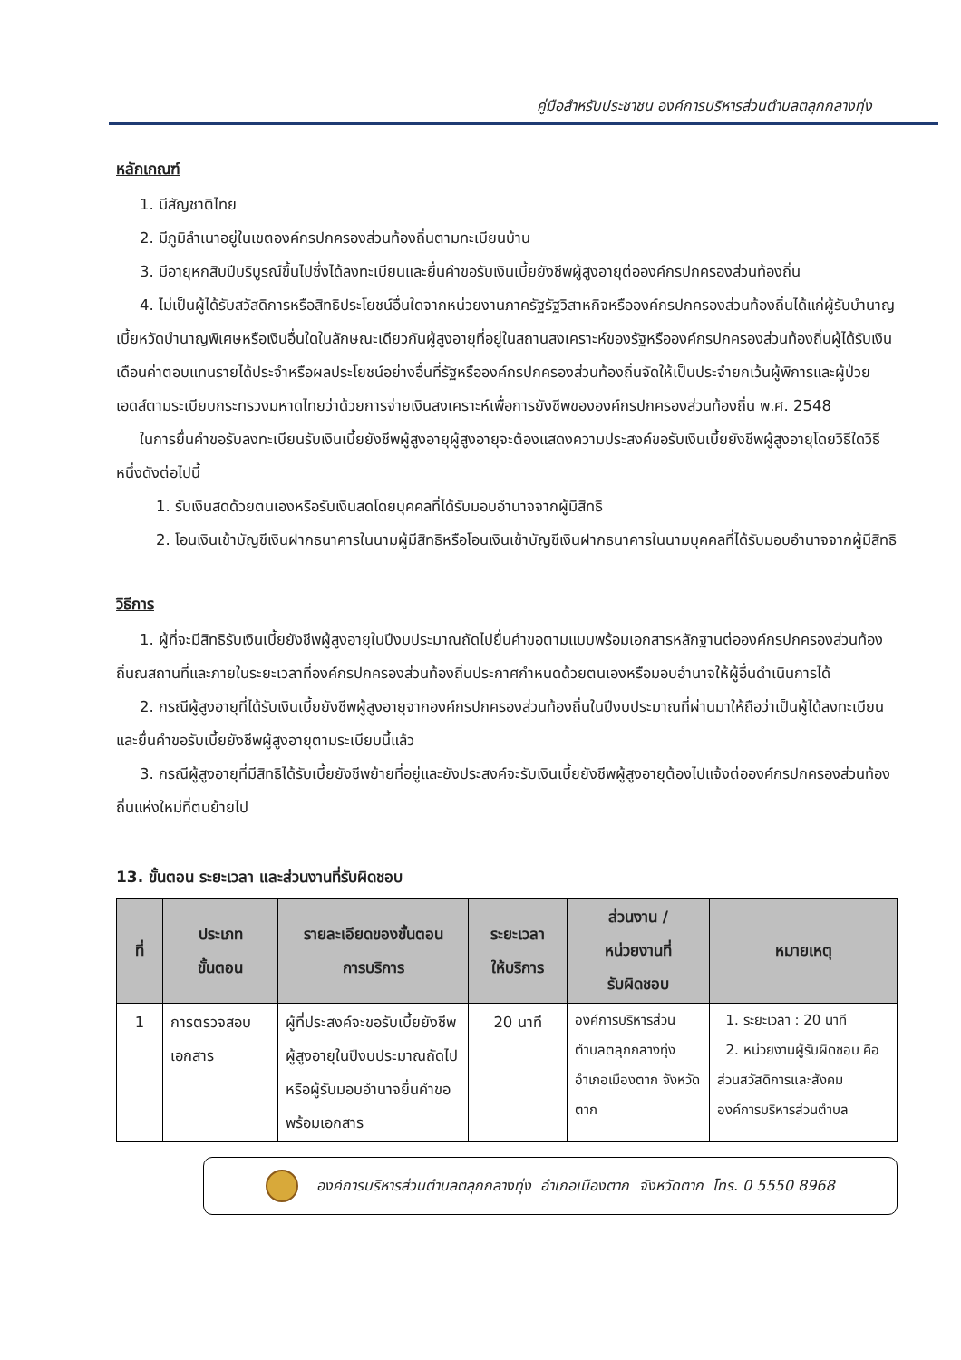คู่มือสำหรับประชาชน องค์การบริหารส่วนตำบลตลุกกลางทุ่ง
หลักเกณฑ์
1. มีสัญชาติไทย
2. มีภูมิลำเนาอยู่ในเขตองค์กรปกครองส่วนท้องถิ่นตามทะเบียนบ้าน
3. มีอายุหกสิบปีบริบูรณ์ขึ้นไปซึ่งได้ลงทะเบียนและยื่นคำขอรับเงินเบี้ยยังชีพผู้สูงอายุต่อองค์กรปกครองส่วนท้องถิ่น
4. ไม่เป็นผู้ได้รับสวัสดิการหรือสิทธิประโยชน์อื่นใดจากหน่วยงานภาครัฐรัฐวิสาหกิจหรือองค์กรปกครองส่วนท้องถิ่นได้แก่ผู้รับบำนาญเบี้ยหวัดบำนาญพิเศษหรือเงินอื่นใดในลักษณะเดียวกันผู้สูงอายุที่อยู่ในสถานสงเคราะห์ของรัฐหรือองค์กรปกครองส่วนท้องถิ่นผู้ได้รับเงินเดือนค่าตอบแทนรายได้ประจำหรือผลประโยชน์อย่างอื่นที่รัฐหรือองค์กรปกครองส่วนท้องถิ่นจัดให้เป็นประจำยกเว้นผู้พิการและผู้ป่วยเอดส์ตามระเบียบกระทรวงมหาดไทยว่าด้วยการจ่ายเงินสงเคราะห์เพื่อการยังชีพขององค์กรปกครองส่วนท้องถิ่น พ.ศ. 2548
ในการยื่นคำขอรับลงทะเบียนรับเงินเบี้ยยังชีพผู้สูงอายุผู้สูงอายุจะต้องแสดงความประสงค์ขอรับเงินเบี้ยยังชีพผู้สูงอายุโดยวิธีใดวิธีหนึ่งดังต่อไปนี้
1. รับเงินสดด้วยตนเองหรือรับเงินสดโดยบุคคลที่ได้รับมอบอำนาจจากผู้มีสิทธิ
2. โอนเงินเข้าบัญชีเงินฝากธนาคารในนามผู้มีสิทธิหรือโอนเงินเข้าบัญชีเงินฝากธนาคารในนามบุคคลที่ได้รับมอบอำนาจจากผู้มีสิทธิ
วิธีการ
1. ผู้ที่จะมีสิทธิรับเงินเบี้ยยังชีพผู้สูงอายุในปีงบประมาณถัดไปยื่นคำขอตามแบบพร้อมเอกสารหลักฐานต่อองค์กรปกครองส่วนท้องถิ่นณสถานที่และภายในระยะเวลาที่องค์กรปกครองส่วนท้องถิ่นประกาศกำหนดด้วยตนเองหรือมอบอำนาจให้ผู้อื่นดำเนินการได้
2. กรณีผู้สูงอายุที่ได้รับเงินเบี้ยยังชีพผู้สูงอายุจากองค์กรปกครองส่วนท้องถิ่นในปีงบประมาณที่ผ่านมาให้ถือว่าเป็นผู้ได้ลงทะเบียนและยื่นคำขอรับเบี้ยยังชีพผู้สูงอายุตามระเบียบนี้แล้ว
3. กรณีผู้สูงอายุที่มีสิทธิได้รับเบี้ยยังชีพย้ายที่อยู่และยังประสงค์จะรับเงินเบี้ยยังชีพผู้สูงอายุต้องไปแจ้งต่อองค์กรปกครองส่วนท้องถิ่นแห่งใหม่ที่ตนย้ายไป
13. ขั้นตอน ระยะเวลา และส่วนงานที่รับผิดชอบ
| ที่ | ประเภท ขั้นตอน | รายละเอียดของขั้นตอน การบริการ | ระยะเวลา ให้บริการ | ส่วนงาน / หน่วยงานที่ รับผิดชอบ | หมายเหตุ |
| --- | --- | --- | --- | --- | --- |
| 1 | การตรวจสอบเอกสาร | ผู้ที่ประสงค์จะขอรับเบี้ยยังชีพผู้สูงอายุในปีงบประมาณถัดไปหรือผู้รับมอบอำนาจยื่นคำขอพร้อมเอกสาร | 20 นาที | องค์การบริหารส่วนตำบลตลุกกลางทุ่ง อำเภอเมืองตาก จังหวัดตาก | 1. ระยะเวลา : 20 นาที 2. หน่วยงานผู้รับผิดชอบ คือ ส่วนสวัสดิการและสังคม องค์การบริหารส่วนตำบล |
องค์การบริหารส่วนตำบลตลุกกลางทุ่ง อำเภอเมืองตาก จังหวัดตาก โทร. 0 5550 8968